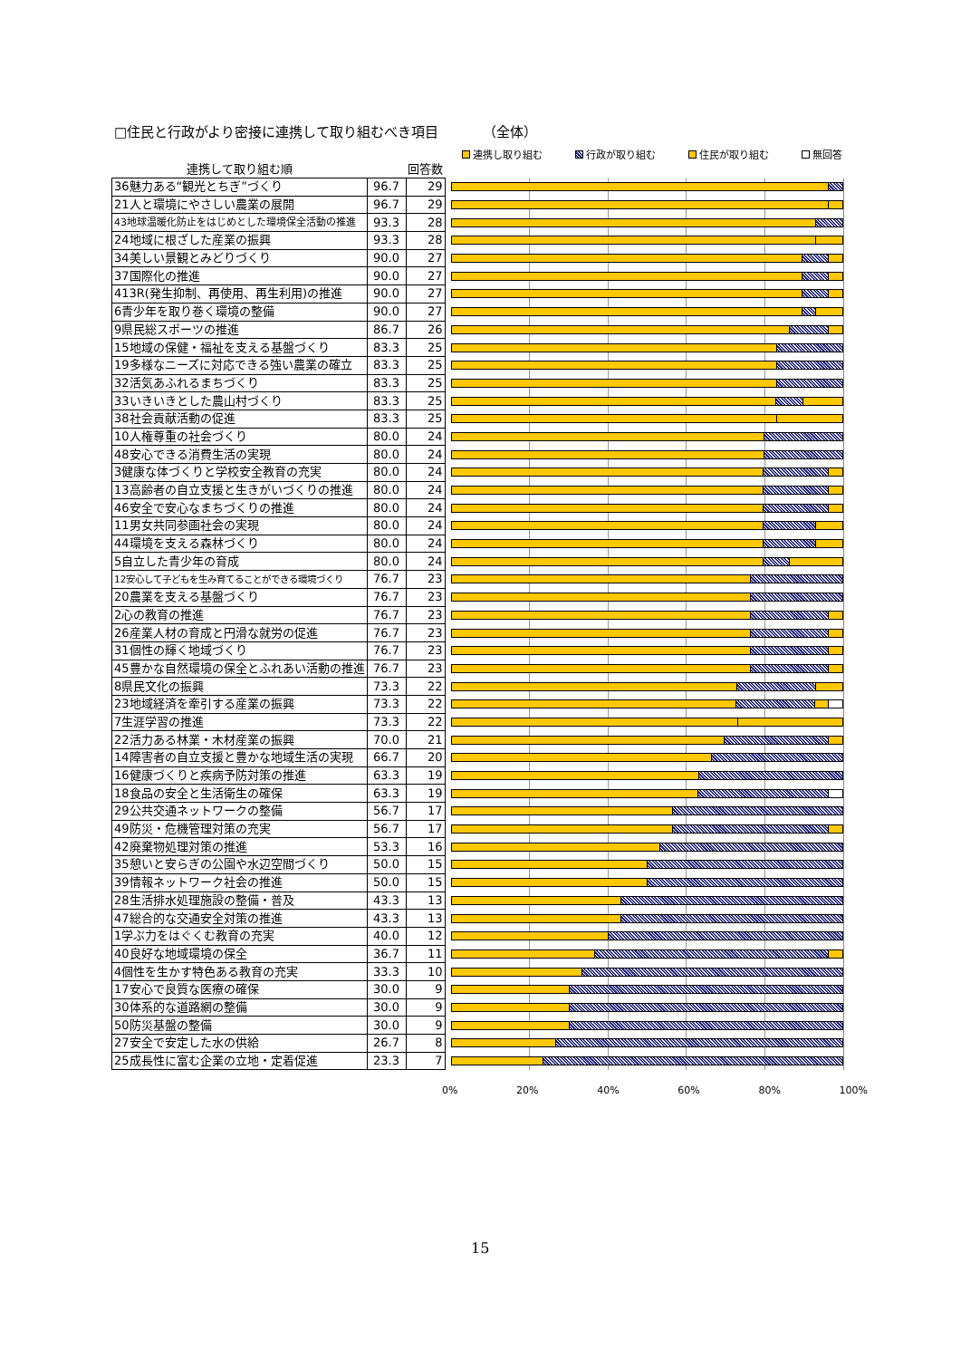□住民と行政がより密接に連携して取り組むべき項目 （全体）
連携し取り組む 行政が取り組む 住民が取り組む 無回答
| 連携して取り組む順 | | 回答数 | |
| --- | --- | --- | --- |
| 36魅力ある“観光とちぎ”づくり | 96.7 | 29 | |
| 21人と環境にやさしい農業の展開 | 96.7 | 29 | |
| 43地球温暖化防止をはじめとした環境保全活動の推進 | 93.3 | 28 | |
| 24地域に根ざした産業の振興 | 93.3 | 28 | |
| 34美しい景観とみどりづくり | 90.0 | 27 | |
| 37国際化の推進 | 90.0 | 27 | |
| 413R(発生抑制、再使用、再生利用)の推進 | 90.0 | 27 | |
| 6青少年を取り巻く環境の整備 | 90.0 | 27 | |
| 9県民総スポーツの推進 | 86.7 | 26 | |
| 15地域の保健・福祉を支える基盤づくり | 83.3 | 25 | |
| 19多様なニーズに対応できる強い農業の確立 | 83.3 | 25 | |
| 32活気あふれるまちづくり | 83.3 | 25 | |
| 33いきいきとした農山村づくり | 83.3 | 25 | |
| 38社会貢献活動の促進 | 83.3 | 25 | |
| 10人権尊重の社会づくり | 80.0 | 24 | |
| 48安心できる消費生活の実現 | 80.0 | 24 | |
| 3健康な体づくりと学校安全教育の充実 | 80.0 | 24 | |
| 13高齢者の自立支援と生きがいづくりの推進 | 80.0 | 24 | |
| 46安全で安心なまちづくりの推進 | 80.0 | 24 | |
| 11男女共同参画社会の実現 | 80.0 | 24 | |
| 44環境を支える森林づくり | 80.0 | 24 | |
| 5自立した青少年の育成 | 80.0 | 24 | |
| 12安心して子どもを生み育てることができる環境づくり | 76.7 | 23 | |
| 20農業を支える基盤づくり | 76.7 | 23 | |
| 2心の教育の推進 | 76.7 | 23 | |
| 26産業人材の育成と円滑な就労の促進 | 76.7 | 23 | |
| 31個性の輝く地域づくり | 76.7 | 23 | |
| 45豊かな自然環境の保全とふれあい活動の推進 | 76.7 | 23 | |
| 8県民文化の振興 | 73.3 | 22 | |
| 23地域経済を牽引する産業の振興 | 73.3 | 22 | |
| 7生涯学習の推進 | 73.3 | 22 | |
| 22活力ある林業・木材産業の振興 | 70.0 | 21 | |
| 14障害者の自立支援と豊かな地域生活の実現 | 66.7 | 20 | |
| 16健康づくりと疾病予防対策の推進 | 63.3 | 19 | |
| 18食品の安全と生活衛生の確保 | 63.3 | 19 | |
| 29公共交通ネットワークの整備 | 56.7 | 17 | |
| 49防災・危機管理対策の充実 | 56.7 | 17 | |
| 42廃棄物処理対策の推進 | 53.3 | 16 | |
| 35憩いと安らぎの公園や水辺空間づくり | 50.0 | 15 | |
| 39情報ネットワーク社会の推進 | 50.0 | 15 | |
| 28生活排水処理施設の整備・普及 | 43.3 | 13 | |
| 47総合的な交通安全対策の推進 | 43.3 | 13 | |
| 1学ぶ力をはぐくむ教育の充実 | 40.0 | 12 | |
| 40良好な地域環境の保全 | 36.7 | 11 | |
| 4個性を生かす特色ある教育の充実 | 33.3 | 10 | |
| 17安心で良質な医療の確保 | 30.0 | 9 | |
| 30体系的な道路網の整備 | 30.0 | 9 | |
| 50防災基盤の整備 | 30.0 | 9 | |
| 27安全で安定した水の供給 | 26.7 | 8 | |
| 25成長性に富む企業の立地・定着促進 | 23.3 | 7 | |
0% 20% 40% 60% 80% 100%
15